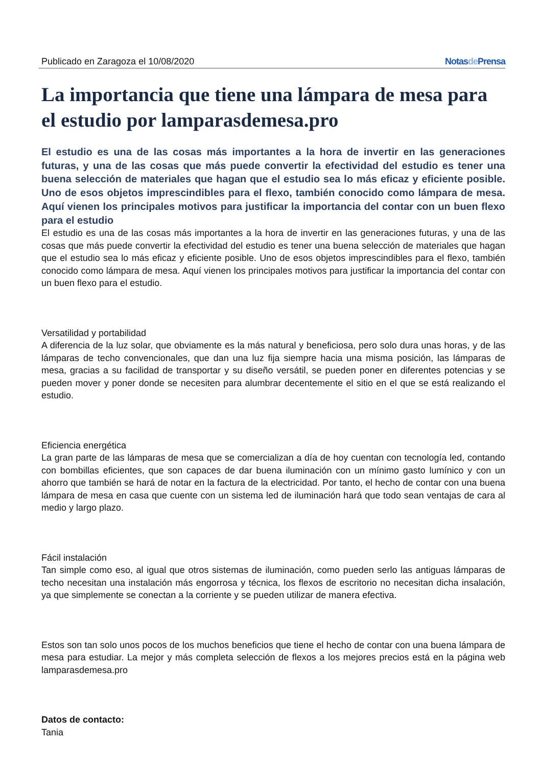Publicado en Zaragoza el 10/08/2020 Notasde Prensa
La importancia que tiene una lámpara de mesa para el estudio por lamparasdemesa.pro
El estudio es una de las cosas más importantes a la hora de invertir en las generaciones futuras, y una de las cosas que más puede convertir la efectividad del estudio es tener una buena selección de materiales que hagan que el estudio sea lo más eficaz y eficiente posible. Uno de esos objetos imprescindibles para el flexo, también conocido como lámpara de mesa. Aquí vienen los principales motivos para justificar la importancia del contar con un buen flexo para el estudio
El estudio es una de las cosas más importantes a la hora de invertir en las generaciones futuras, y una de las cosas que más puede convertir la efectividad del estudio es tener una buena selección de materiales que hagan que el estudio sea lo más eficaz y eficiente posible. Uno de esos objetos imprescindibles para el flexo, también conocido como lámpara de mesa. Aquí vienen los principales motivos para justificar la importancia del contar con un buen flexo para el estudio.
Versatilidad y portabilidad
A diferencia de la luz solar, que obviamente es la más natural y beneficiosa, pero solo dura unas horas, y de las lámparas de techo convencionales, que dan una luz fija siempre hacia una misma posición, las lámparas de mesa, gracias a su facilidad de transportar y su diseño versátil, se pueden poner en diferentes potencias y se pueden mover y poner donde se necesiten para alumbrar decentemente el sitio en el que se está realizando el estudio.
Eficiencia energética
La gran parte de las lámparas de mesa que se comercializan a día de hoy cuentan con tecnología led, contando con bombillas eficientes, que son capaces de dar buena iluminación con un mínimo gasto lumínico y con un ahorro que también se hará de notar en la factura de la electricidad. Por tanto, el hecho de contar con una buena lámpara de mesa en casa que cuente con un sistema led de iluminación hará que todo sean ventajas de cara al medio y largo plazo.
Fácil instalación
Tan simple como eso, al igual que otros sistemas de iluminación, como pueden serlo las antiguas lámparas de techo necesitan una instalación más engorrosa y técnica, los flexos de escritorio no necesitan dicha insalación, ya que simplemente se conectan a la corriente y se pueden utilizar de manera efectiva.
Estos son tan solo unos pocos de los muchos beneficios que tiene el hecho de contar con una buena lámpara de mesa para estudiar. La mejor y más completa selección de flexos a los mejores precios está en la página web lamparasdemesa.pro
Datos de contacto:
Tania